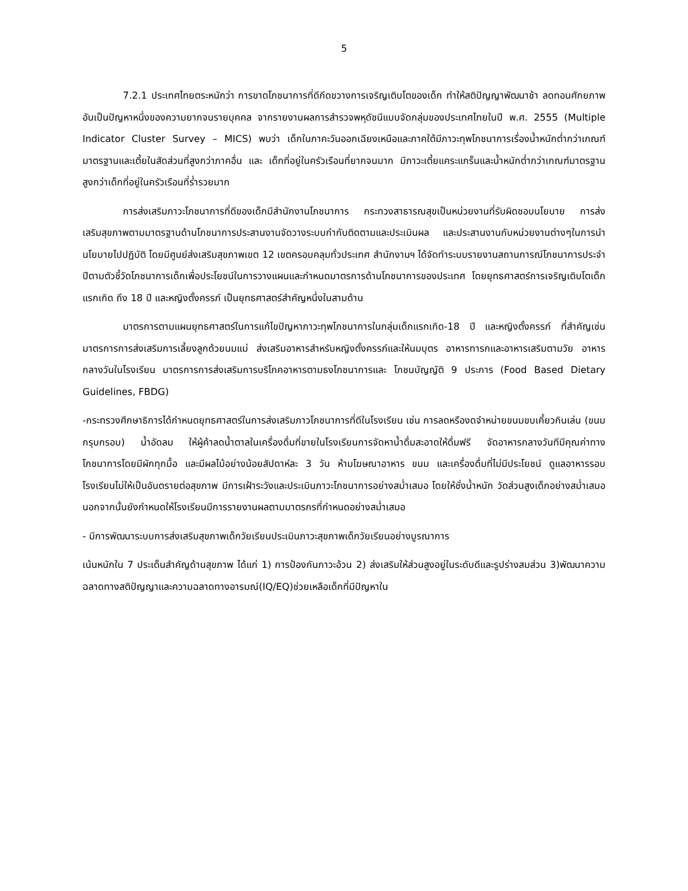5
7.2.1 ประเทศไทยตระหนักว่า การขาดโภชนาการที่ดีกีดขวางการเจริญเติบโตของเด็ก ทำให้สติปัญญาพัฒนาช้า ลดทอนศักยภาพ อันเป็นปัญหาหนึ่งของความยากจนรายบุคคล จากรายงานผลการสำรวจพหุดัชนีแบบจัดกลุ่มของประเทศไทยในปี พ.ศ. 2555 (Multiple Indicator Cluster Survey – MICS) พบว่า เด็กในภาคะวันออกเฉียงเหนือและภาคใต้มีภาวะทุพโภชนาการเรื่องน้ำหนักต่ำกว่าเกณฑ์มาตรฐานและเตี้ยในสัดส่วนที่สูงกว่าภาคอื่น และ เด็กที่อยู่ในครัวเรือนที่ยากจนมาก มีภาวะเตี้ยแคระแกร็นและน้ำหนักต่ำกว่าเกณฑ์มาตรฐานสูงกว่าเด็กที่อยู่ในครัวเรือนที่ร่ำรวยมาก
การส่งเสริมภาวะโภชนาการที่ดีของเด็กมีสำนักงานโภชนาการ กระทวงสาธารณสุขเป็นหน่วยงานที่รับผิดชอบนโยบาย การส่งเสริมสุขภาพตามมาตรฐานด้านโภชนาการประสานงานจัดวางระบบกำกับติดตามและประเมินผล และประสานงานกับหน่วยงานต่างๆในการนำนโยบายไปปฏิบัติ โดยมีศูนย์ส่งเสริมสุขภาพเขต 12 เขตครอบคลุมทั่วประเทศ สำนักงานฯ ได้จัดทำระบบรายงานสถานการณ์โภชนาการประจำปีตามตัวชี้วัดโภชนาการเด็กเพื่อประโยชน์ในการวางแผนและกำหนดมาตรการด้านโภชนาการของประเทศ โดยยุทธศาสตร์การเจริญเติบโตเด็กแรกเกิด ถึง 18 ปี และหญิงตั้งครรภ์ เป็นยุทธศาสตร์สำคัญหนึ่งในสามด้าน
มาตรการตามแผนยุทธศาสตร์ในการแก้ไขปัญหาภาวะทุพโภชนาการในกลุ่มเด็กแรกเกิด-18 ปี และหญิงตั้งครรภ์ ที่สำคัญเช่น มาตรการการส่งเสริมการเลี้ยงลูกด้วยนมแม่ ส่งเสริมอาหารสำหรับหญิงตั้งครรภ์และให้นมบุตร อาหารทารกและอาหารเสริมตามวัย อาหารกลางวันในโรงเรียน มาตรการการส่งเสริมการบริโภคอาหารตามธงโภชนาการและ โภชนบัญญัติ 9 ประการ (Food Based Dietary Guidelines, FBDG)
-กระทรวงศึกษาธิการได้กำหนดยุทธศาสตร์ในการส่งเสริมภาวโภชนาการที่ดีในโรงเรียน เช่น การลดหรืองดจำหน่ายขนมขบเคี้ยวกินเล่น (ขนมกรุบกรอบ) น้ำอัดลม ให้ผู้ค้าลดน้ำตาลในเครื่องดื่มที่ขายในโรงเรียนการจัดหาน้ำดื่มสะอาดให้ดื่มฟรี จัดอาหารกลางวันทีมีคุณค่าทางโภชนาการโดยมีผักทุกมื้อ และมีผลไม้อย่างน้อยสัปดาห์ละ 3 วัน ห้ามโฆษณาอาหาร ขนม และเครื่องดื่มที่ไม่มีประโยชน์ ดูแลอาหารรอบโรงเรียนไม่ให้เป็นอันตรายต่อสุขภาพ มีการเฝ้าระวังและประเมินภาวะโภชนาการอย่างสม่ำเสมอ โดยให้ชั่งน้ำหนัก วัดส่วนสูงเด็กอย่างสม่ำเสมอ นอกจากนั้นยังกำหนดให้โรงเรียนมีการรายงานผลตามมาตรกรที่กำหนดอย่างสม่ำเสมอ
- มีการพัฒนาระบบการส่งเสริมสุขภาพเด็กวัยเรียนประเมินภาวะสุขภาพเด็กวัยเรียนอย่างบูรณาการ
เน้นหนักใน 7 ประเด็นสำคัญด้านสุขภาพ ได้แก่ 1) การป้องกันภาวะอ้วน 2) ส่งเสริมให้ส่วนสูงอยู่ในระดับดีและรูปร่างสมส่วน 3)พัฒนาความฉลาดทางสติปัญญาและความฉลาดทางอารมณ์(IQ/EQ)ช่วยเหลือเด็กที่มีปัญหาใน